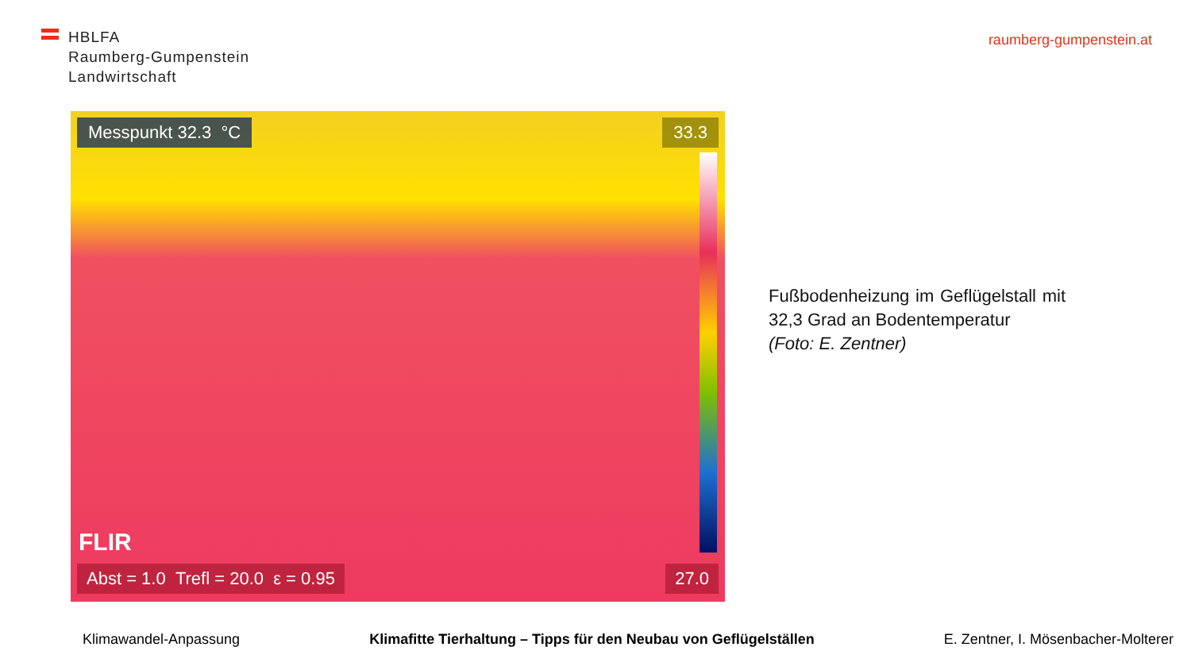HBLFA
Raumberg-Gumpenstein
Landwirtschaft
raumberg-gumpenstein.at
Messpunkt 32.3 °C 33.3
FLIR
Abst = 1.0 Trefl = 20.0 ε = 0.95
27.0
Fußbodenheizung im Geflügelstall mit 32,3 Grad an Bodentemperatur
(Foto: E. Zentner)
Klimawandel-Anpassung Klimafitte Tierhaltung – Tipps für den Neubau von Geflügelställen E. Zentner, I. Mösenbacher-Molterer